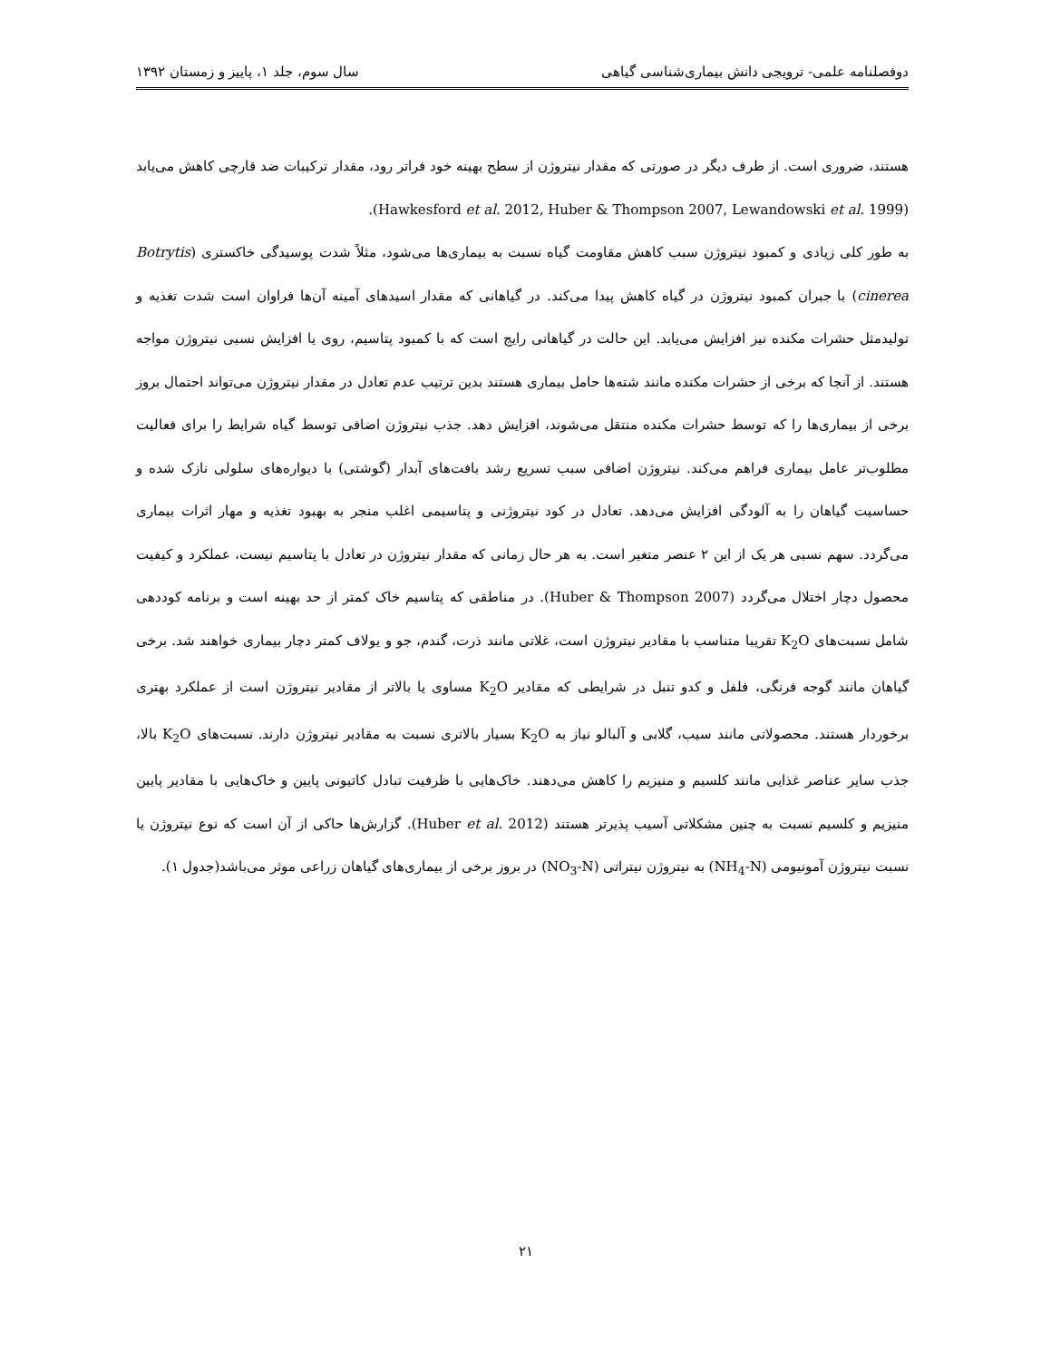دوفصلنامه علمی- ترویجی دانش بیماری‌شناسی گیاهی سال سوم، جلد ۱، پاییز و زمستان ۱۳۹۲
هستند، ضروری است. از طرف دیگر در صورتی که مقدار نیتروژن از سطح بهینه خود فراتر رود، مقدار ترکیبات ضد قارچی کاهش می‌یابد (Hawkesford et al. 2012, Huber & Thompson 2007, Lewandowski et al. 1999).
به طور کلی زیادی و کمبود نیتروژن سبب کاهش مقاومت گیاه نسبت به بیماری‌ها می‌شود، مثلاً شدت پوسیدگی خاکستری (Botrytis cinerea) با جبران کمبود نیتروژن در گیاه کاهش پیدا می‌کند. در گیاهانی که مقدار اسیدهای آمینه آن‌ها فراوان است شدت تغذیه و تولیدمثل حشرات مکنده نیز افزایش می‌یابد. این حالت در گیاهانی رایج است که با کمبود پتاسیم، روی یا افزایش نسبی نیتروژن مواجه هستند. از آنجا که برخی از حشرات مکنده مانند شته‌ها حامل بیماری هستند بدین ترتیب عدم تعادل در مقدار نیتروژن می‌تواند احتمال بروز برخی از بیماری‌ها را که توسط حشرات مکنده منتقل می‌شوند، افزایش دهد. جذب نیتروژن اضافی توسط گیاه شرایط را برای فعالیت مطلوب‌تر عامل بیماری فراهم می‌کند. نیتروژن اضافی سبب تسریع رشد بافت‌های آبدار (گوشتی) با دیواره‌های سلولی نازک شده و حساسیت گیاهان را به آلودگی افزایش می‌دهد. تعادل در کود نیتروژنی و پتاسیمی اغلب منجر به بهبود تغذیه و مهار اثرات بیماری می‌گردد. سهم نسبی هر یک از این ۲ عنصر متغیر است. به هر حال زمانی که مقدار نیتروژن در تعادل با پتاسیم نیست، عملکرد و کیفیت محصول دچار اختلال می‌گردد (Huber & Thompson 2007). در مناطقی که پتاسیم خاک کمتر از حد بهینه است و برنامه کوددهی شامل نسبت‌های K<sub>2</sub>O تقریبا متناسب با مقادیر نیتروژن است، غلاتی مانند ذرت، گندم، جو و یولاف کمتر دچار بیماری خواهند شد. برخی گیاهان مانند گوجه فرنگی، فلفل و کدو تنبل در شرایطی که مقادیر K<sub>2</sub>O مساوی یا بالاتر از مقادیر نیتروژن است از عملکرد بهتری برخوردار هستند. محصولاتی مانند سیب، گلابی و آلبالو نیاز به K<sub>2</sub>O بسیار بالاتری نسبت به مقادیر نیتروژن دارند. نسبت‌های K<sub>2</sub>O بالا، جذب سایر عناصر غذایی مانند کلسیم و منیزیم را کاهش می‌دهند. خاک‌هایی با ظرفیت تبادل کاتیونی پایین و خاک‌هایی با مقادیر پایین منیزیم و کلسیم نسبت به چنین مشکلاتی آسیب پذیرتر هستند (Huber et al. 2012). گزارش‌ها حاکی از آن است که نوع نیتروژن یا نسبت نیتروژن آمونیومی (NH<sub>4</sub>-N) به نیتروژن نیتراتی (NO<sub>3</sub>-N) در بروز برخی از بیماری‌های گیاهان زراعی موثر می‌باشد(جدول ۱).
۲۱